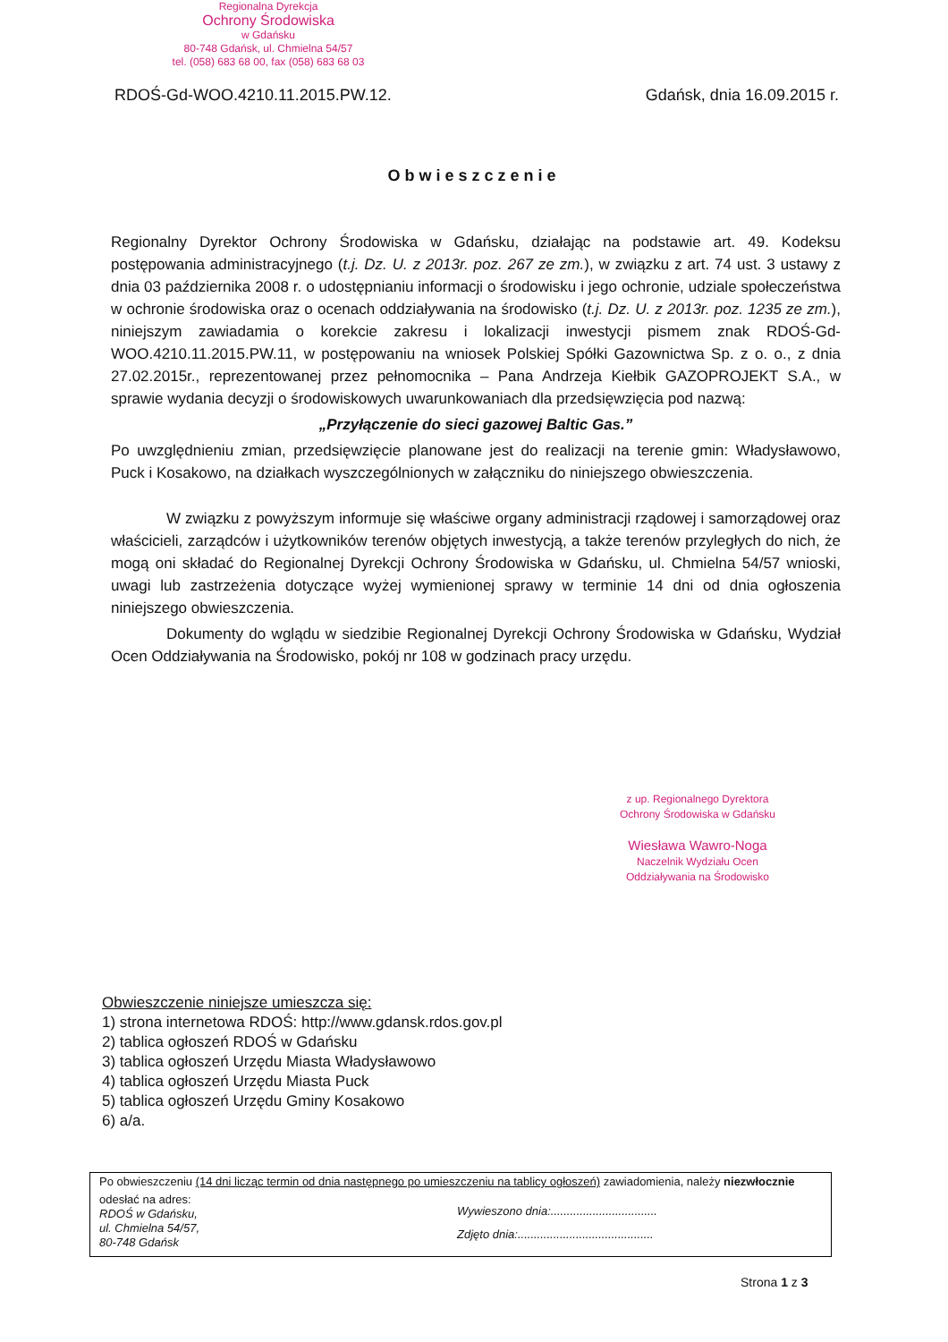Regionalna Dyrekcja
Ochrony Środowiska
w Gdańsku
80-748 Gdańsk, ul. Chmielna 54/57
tel. (058) 683 68 00, fax (058) 683 68 03
RDOŚ-Gd-WOO.4210.11.2015.PW.12. Gdańsk, dnia 16.09.2015 r.
Obwieszczenie
Regionalny Dyrektor Ochrony Środowiska w Gdańsku, działając na podstawie art. 49. Kodeksu postępowania administracyjnego (t.j. Dz. U. z 2013r. poz. 267 ze zm.), w związku z art. 74 ust. 3 ustawy z dnia 03 października 2008 r. o udostępnianiu informacji o środowisku i jego ochronie, udziale społeczeństwa w ochronie środowiska oraz o ocenach oddziaływania na środowisko (t.j. Dz. U. z 2013r. poz. 1235 ze zm.), niniejszym zawiadamia o korekcie zakresu i lokalizacji inwestycji pismem znak RDOŚ-Gd-WOO.4210.11.2015.PW.11, w postępowaniu na wniosek Polskiej Spółki Gazownictwa Sp. z o. o., z dnia 27.02.2015r., reprezentowanej przez pełnomocnika – Pana Andrzeja Kiełbik GAZOPROJEKT S.A., w sprawie wydania decyzji o środowiskowych uwarunkowaniach dla przedsięwzięcia pod nazwą:
„Przyłączenie do sieci gazowej Baltic Gas.”
Po uwzględnieniu zmian, przedsięwzięcie planowane jest do realizacji na terenie gmin: Władysławowo, Puck i Kosakowo, na działkach wyszczególnionych w załączniku do niniejszego obwieszczenia.
W związku z powyższym informuje się właściwe organy administracji rządowej i samorządowej oraz właścicieli, zarządców i użytkowników terenów objętych inwestycją, a także terenów przyległych do nich, że mogą oni składać do Regionalnej Dyrekcji Ochrony Środowiska w Gdańsku, ul. Chmielna 54/57 wnioski, uwagi lub zastrzeżenia dotyczące wyżej wymienionej sprawy w terminie 14 dni od dnia ogłoszenia niniejszego obwieszczenia.
Dokumenty do wglądu w siedzibie Regionalnej Dyrekcji Ochrony Środowiska w Gdańsku, Wydział Ocen Oddziaływania na Środowisko, pokój nr 108 w godzinach pracy urzędu.
z up. Regionalnego Dyrektora
Ochrony Środowiska w Gdańsku
Wiesława Wawro-Noga
Naczelnik Wydziału Ocen
Oddziaływania na Środowisko
Obwieszczenie niniejsze umieszcza się:
1) strona internetowa RDOŚ: http://www.gdansk.rdos.gov.pl
2) tablica ogłoszeń RDOŚ w Gdańsku
3) tablica ogłoszeń Urzędu Miasta Władysławowo
4) tablica ogłoszeń Urzędu Miasta Puck
5) tablica ogłoszeń Urzędu Gminy Kosakowo
6) a/a.
Po obwieszczeniu (14 dni licząc termin od dnia następnego po umieszczeniu na tablicy ogłoszeń) zawiadomienia, należy niezwłocznie
odesłać na adres:
RDOŚ w Gdańsku,
ul. Chmielna 54/57,
80-748 Gdańsk
Wywieszono dnia:.................................
Zdjęto dnia:..........................................
Strona 1 z 3